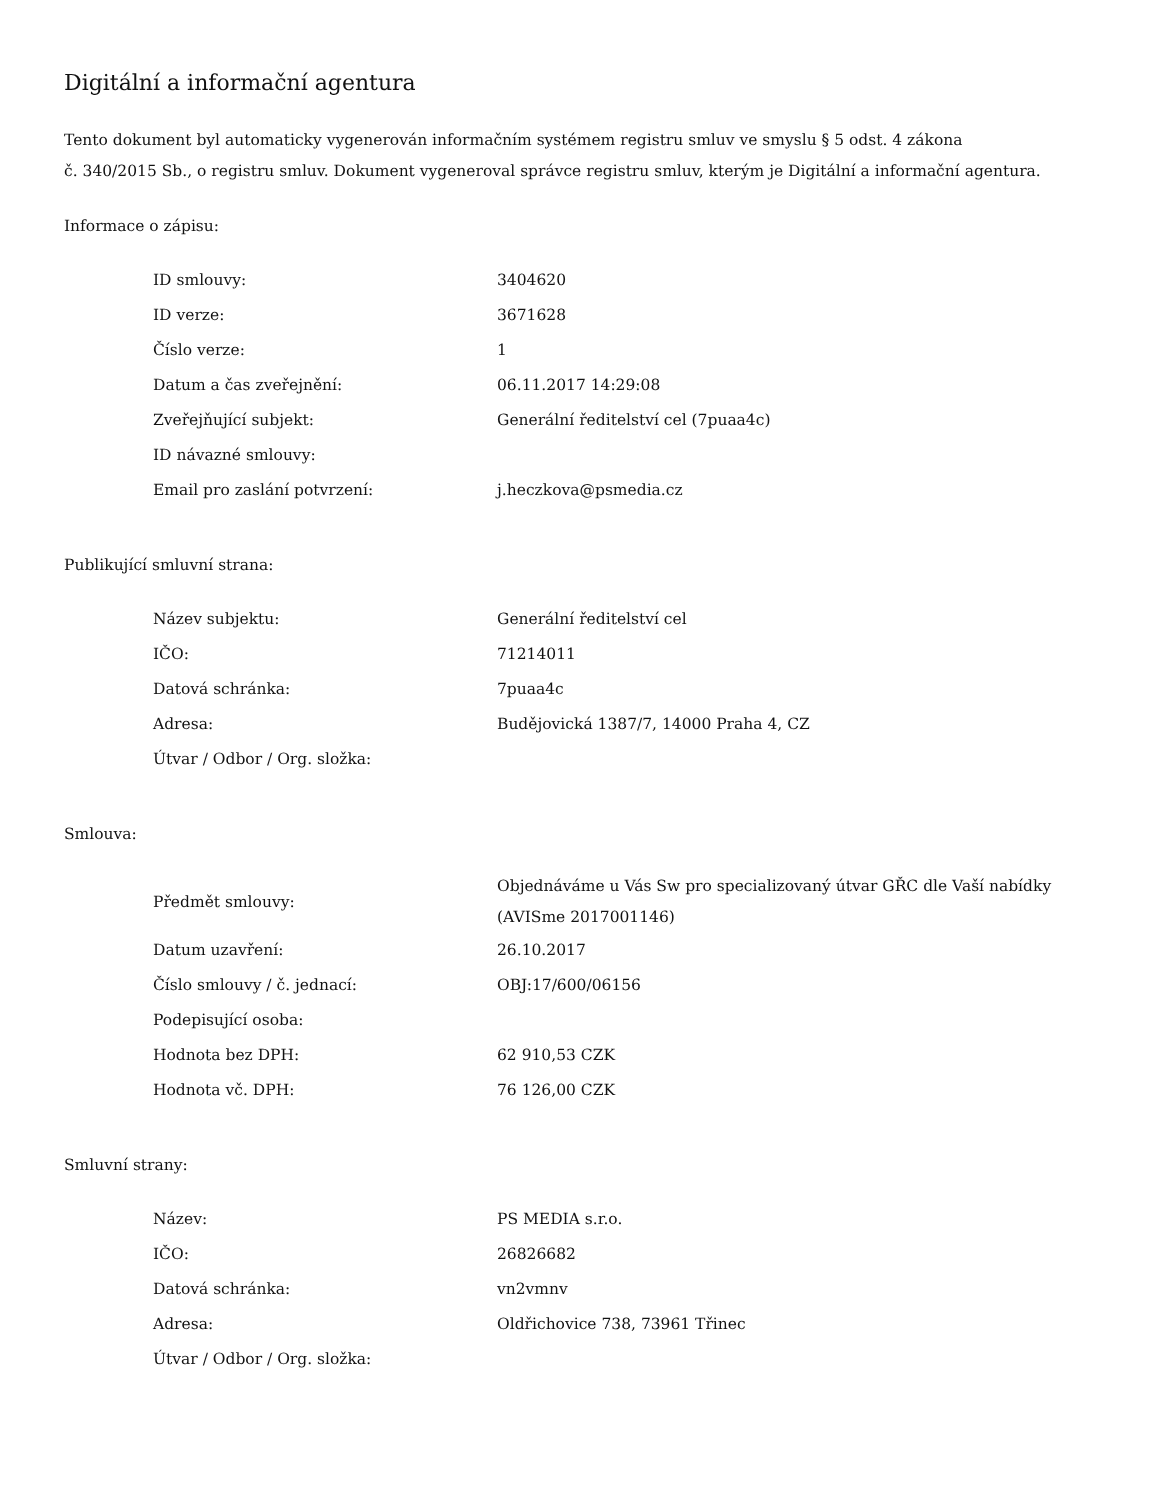Digitální a informační agentura
Tento dokument byl automaticky vygenerován informačním systémem registru smluv ve smyslu § 5 odst. 4 zákona
č. 340/2015 Sb., o registru smluv. Dokument vygeneroval správce registru smluv, kterým je Digitální a informační agentura.
Informace o zápisu:
| ID smlouvy: | 3404620 |
| ID verze: | 3671628 |
| Číslo verze: | 1 |
| Datum a čas zveřejnění: | 06.11.2017 14:29:08 |
| Zveřejňující subjekt: | Generální ředitelství cel (7puaa4c) |
| ID návazné smlouvy: | |
| Email pro zaslání potvrzení: | j.heczkova@psmedia.cz |
Publikující smluvní strana:
| Název subjektu: | Generální ředitelství cel |
| IČO: | 71214011 |
| Datová schránka: | 7puaa4c |
| Adresa: | Budějovická 1387/7, 14000 Praha 4, CZ |
| Útvar / Odbor / Org. složka: | |
Smlouva:
| Předmět smlouvy: | Objednáváme u Vás Sw pro specializovaný útvar GŘC dle Vaší nabídky (AVISme 2017001146) |
| Datum uzavření: | 26.10.2017 |
| Číslo smlouvy / č. jednací: | OBJ:17/600/06156 |
| Podepisující osoba: | |
| Hodnota bez DPH: | 62 910,53 CZK |
| Hodnota vč. DPH: | 76 126,00 CZK |
Smluvní strany:
| Název: | PS MEDIA s.r.o. |
| IČO: | 26826682 |
| Datová schránka: | vn2vmnv |
| Adresa: | Oldřichovice 738, 73961 Třinec |
| Útvar / Odbor / Org. složka: | |